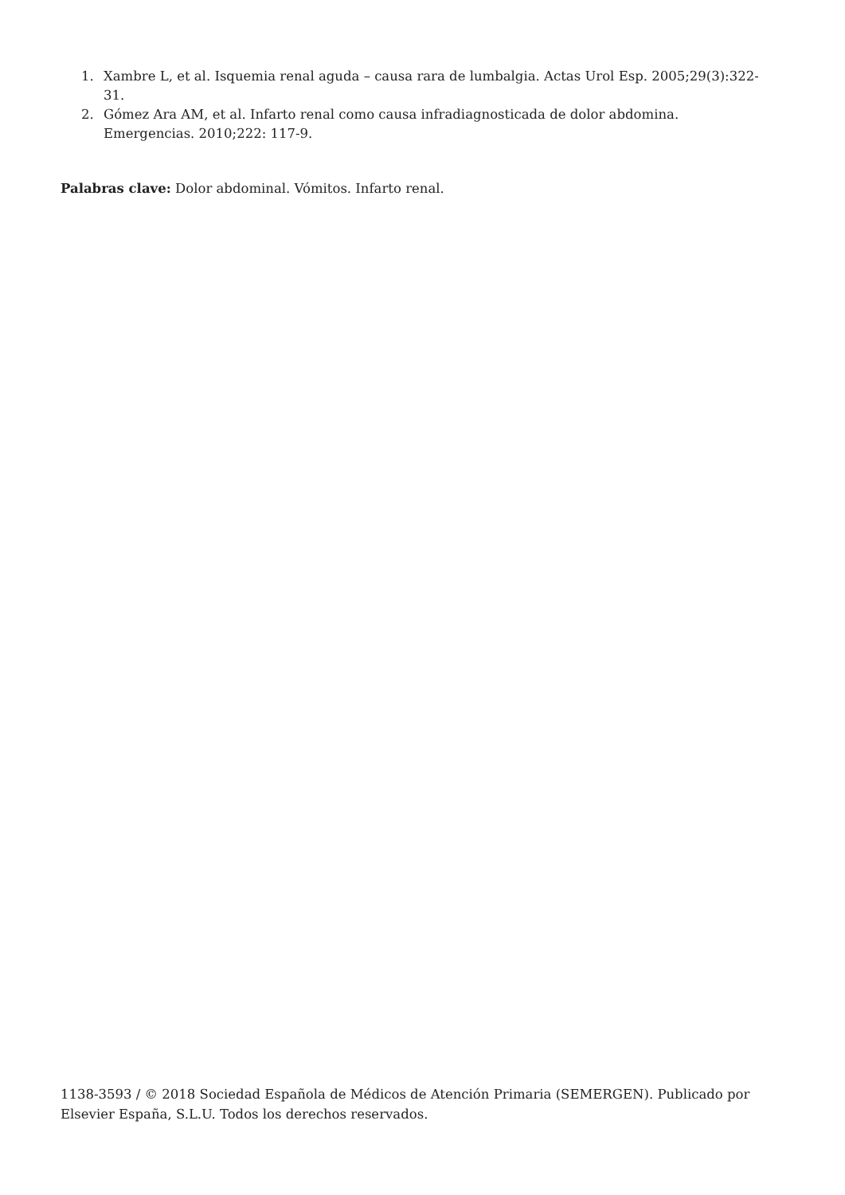1. Xambre L, et al. Isquemia renal aguda – causa rara de lumbalgia. Actas Urol Esp. 2005;29(3):322-31.
2. Gómez Ara AM, et al. Infarto renal como causa infradiagnosticada de dolor abdomina. Emergencias. 2010;222: 117-9.
Palabras clave: Dolor abdominal. Vómitos. Infarto renal.
1138-3593 / © 2018 Sociedad Española de Médicos de Atención Primaria (SEMERGEN). Publicado por Elsevier España, S.L.U. Todos los derechos reservados.